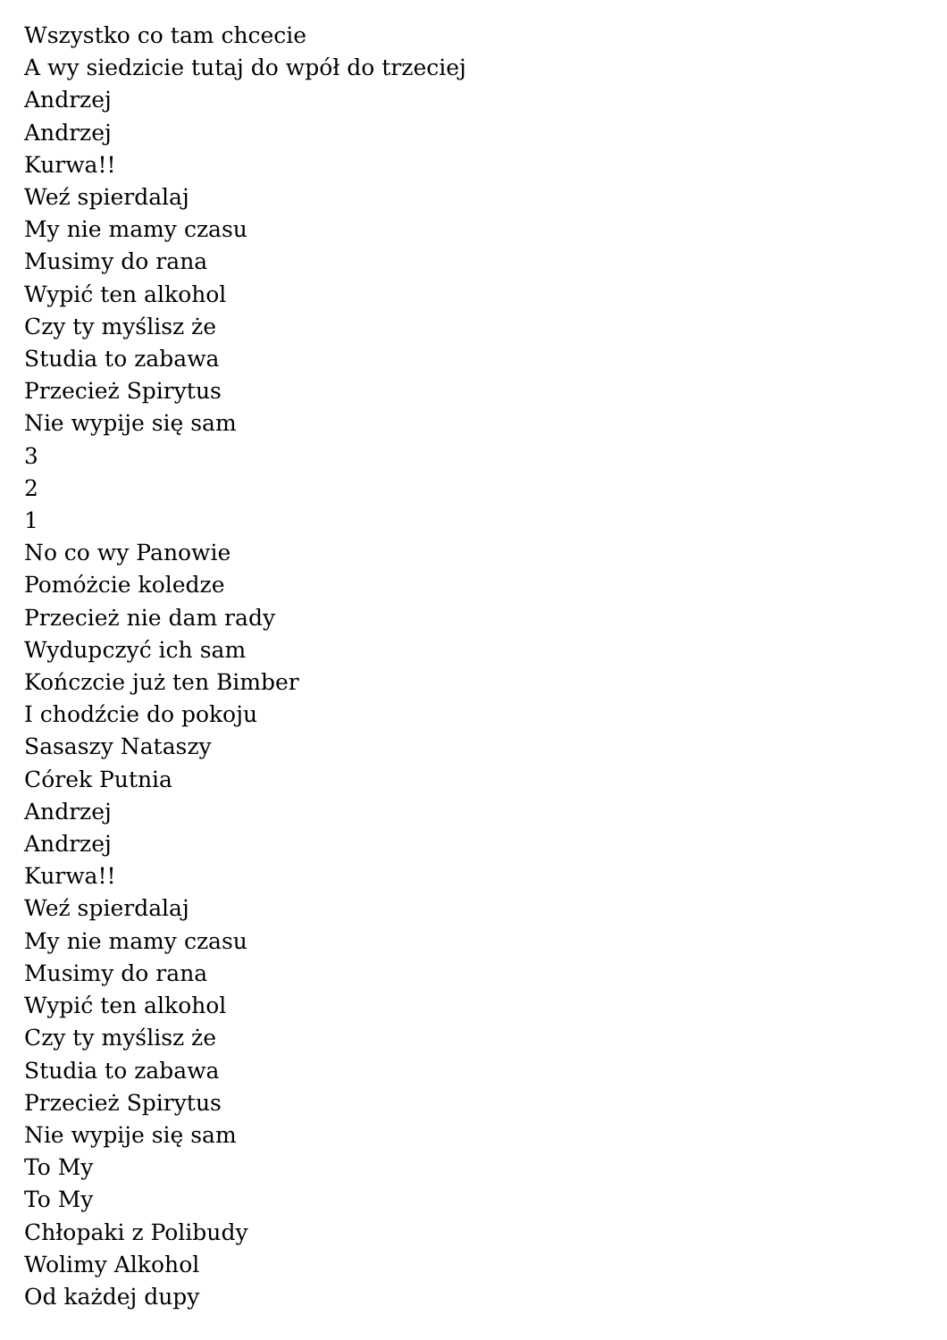Wszystko co tam chcecie
A wy siedzicie tutaj do wpół do trzeciej
Andrzej
Andrzej
Kurwa!!
Weź spierdalaj
My nie mamy czasu
Musimy do rana
Wypić ten alkohol
Czy ty myślisz że
Studia to zabawa
Przecież Spirytus
Nie wypije się sam
3
2
1
No co wy Panowie
Pomóżcie koledze
Przecież nie dam rady
Wydupczyć ich sam
Kończcie już ten Bimber
I chodźcie do pokoju
Sasaszy Nataszy
Córek Putnia
Andrzej
Andrzej
Kurwa!!
Weź spierdalaj
My nie mamy czasu
Musimy do rana
Wypić ten alkohol
Czy ty myślisz że
Studia to zabawa
Przecież Spirytus
Nie wypije się sam
To My
To My
Chłopaki z Polibudy
Wolimy Alkohol
Od każdej dupy